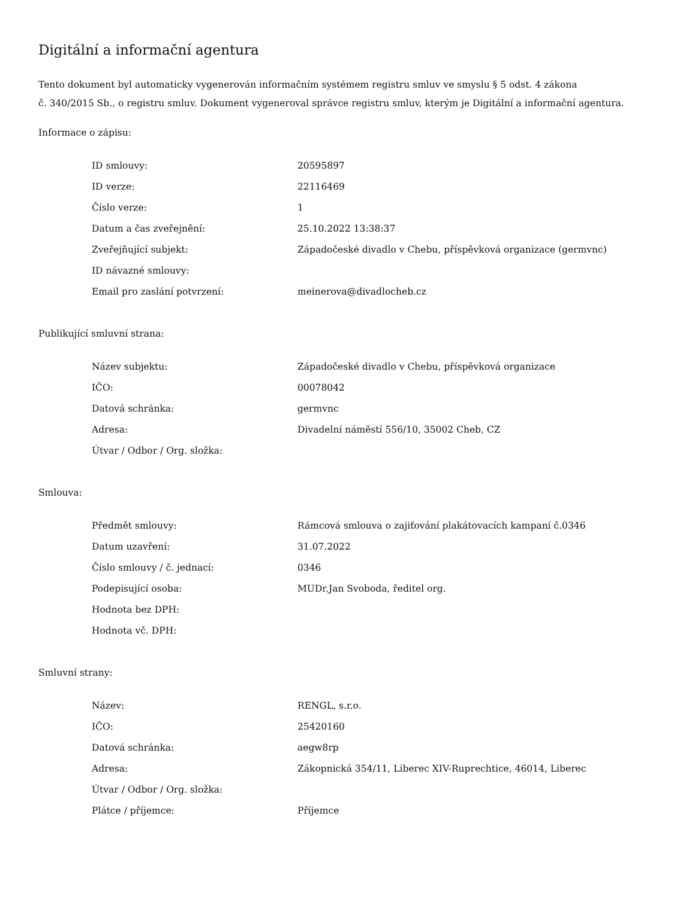Digitální a informační agentura
Tento dokument byl automaticky vygenerován informačním systémem registru smluv ve smyslu § 5 odst. 4 zákona
č. 340/2015 Sb., o registru smluv. Dokument vygeneroval správce registru smluv, kterým je Digitální a informační agentura.
Informace o zápisu:
| ID smlouvy: | 20595897 |
| ID verze: | 22116469 |
| Číslo verze: | 1 |
| Datum a čas zveřejnění: | 25.10.2022 13:38:37 |
| Zveřejňující subjekt: | Západočeské divadlo v Chebu, příspěvková organizace (germvnc) |
| ID návazné smlouvy: | |
| Email pro zaslání potvrzení: | meinerova@divadlocheb.cz |
Publikující smluvní strana:
| Název subjektu: | Západočeské divadlo v Chebu, příspěvková organizace |
| IČO: | 00078042 |
| Datová schránka: | germvnc |
| Adresa: | Divadelní náměstí 556/10, 35002 Cheb, CZ |
| Útvar / Odbor / Org. složka: | |
Smlouva:
| Předmět smlouvy: | Rámcová smlouva o zajiťování plakátovacích kampaní č.0346 |
| Datum uzavření: | 31.07.2022 |
| Číslo smlouvy / č. jednací: | 0346 |
| Podepisující osoba: | MUDr.Jan Svoboda, ředitel org. |
| Hodnota bez DPH: | |
| Hodnota vč. DPH: | |
Smluvní strany:
| Název: | RENGL, s.r.o. |
| IČO: | 25420160 |
| Datová schránka: | aegw8rp |
| Adresa: | Zákopnická 354/11, Liberec XIV-Ruprechtice, 46014, Liberec |
| Útvar / Odbor / Org. složka: | |
| Plátce / příjemce: | Příjemce |